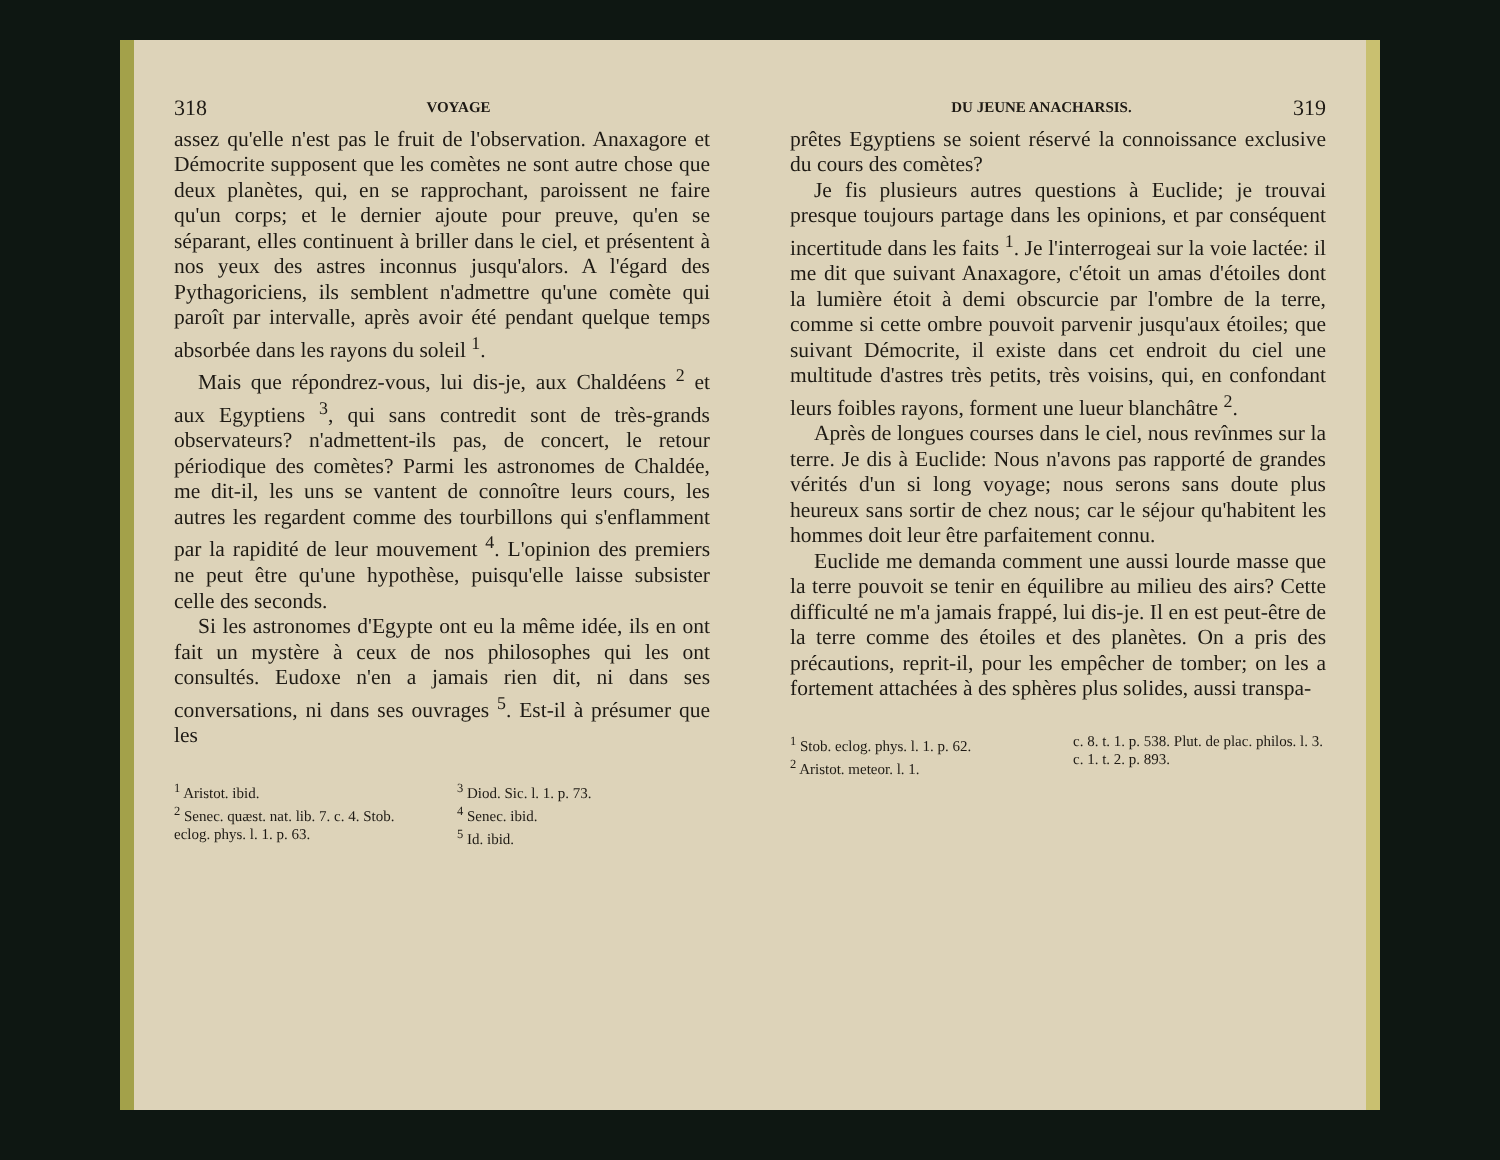318 VOYAGE
assez qu'elle n'est pas le fruit de l'observation. Anaxagore et Démocrite supposent que les comètes ne sont autre chose que deux planètes, qui, en se rapprochant, paroissent ne faire qu'un corps; et le dernier ajoute pour preuve, qu'en se séparant, elles continuent à briller dans le ciel, et présentent à nos yeux des astres inconnus jusqu'alors. A l'égard des Pythagoriciens, ils semblent n'admettre qu'une comète qui paroît par intervalle, après avoir été pendant quelque temps absorbée dans les rayons du soleil <sup>1</sup>.
Mais que répondrez-vous, lui dis-je, aux Chaldéens <sup>2</sup> et aux Egyptiens <sup>3</sup>, qui sans contredit sont de très-grands observateurs? n'admettent-ils pas, de concert, le retour périodique des comètes? Parmi les astronomes de Chaldée, me dit-il, les uns se vantent de connoître leurs cours, les autres les regardent comme des tourbillons qui s'enflamment par la rapidité de leur mouvement <sup>4</sup>. L'opinion des premiers ne peut être qu'une hypothèse, puisqu'elle laisse subsister celle des seconds.
Si les astronomes d'Egypte ont eu la même idée, ils en ont fait un mystère à ceux de nos philosophes qui les ont consultés. Eudoxe n'en a jamais rien dit, ni dans ses conversations, ni dans ses ouvrages <sup>5</sup>. Est-il à présumer que les
<sup>1</sup> Aristot. ibid.
<sup>2</sup> Senec. quæst. nat. lib. 7. c. 4. Stob. eclog. phys. l. 1. p. 63.
<sup>3</sup> Diod. Sic. l. 1. p. 73.
<sup>4</sup> Senec. ibid.
<sup>5</sup> Id. ibid.
DU JEUNE ANACHARSIS. 319
prêtes Egyptiens se soient réservé la connoissance exclusive du cours des comètes?
Je fis plusieurs autres questions à Euclide; je trouvai presque toujours partage dans les opinions, et par conséquent incertitude dans les faits <sup>1</sup>. Je l'interrogeai sur la voie lactée: il me dit que suivant Anaxagore, c'étoit un amas d'étoiles dont la lumière étoit à demi obscurcie par l'ombre de la terre, comme si cette ombre pouvoit parvenir jusqu'aux étoiles; que suivant Démocrite, il existe dans cet endroit du ciel une multitude d'astres très petits, très voisins, qui, en confondant leurs foibles rayons, forment une lueur blanchâtre <sup>2</sup>.
Après de longues courses dans le ciel, nous revînmes sur la terre. Je dis à Euclide: Nous n'avons pas rapporté de grandes vérités d'un si long voyage; nous serons sans doute plus heureux sans sortir de chez nous; car le séjour qu'habitent les hommes doit leur être parfaitement connu.
Euclide me demanda comment une aussi lourde masse que la terre pouvoit se tenir en équilibre au milieu des airs? Cette difficulté ne m'a jamais frappé, lui dis-je. Il en est peut-être de la terre comme des étoiles et des planètes. On a pris des précautions, reprit-il, pour les empêcher de tomber; on les a fortement attachées à des sphères plus solides, aussi transpa-
<sup>1</sup> Stob. eclog. phys. l. 1. p. 62.
<sup>2</sup> Aristot. meteor. l. 1.
c. 8. t. 1. p. 538. Plut. de plac. philos. l. 3. c. 1. t. 2. p. 893.